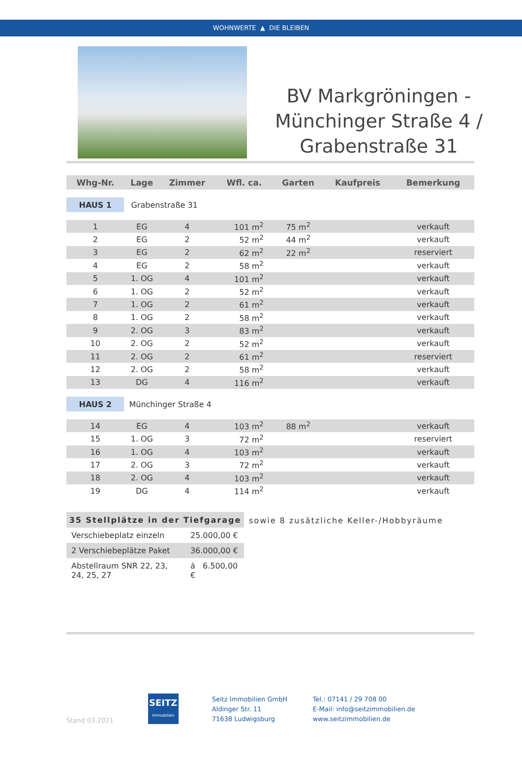WOHNWERTE ▲ DIE BLEIBEN
BV Markgröningen - Münchinger Straße 4 / Grabenstraße 31
| Whg-Nr. | Lage | Zimmer | Wfl. ca. | Garten | Kaufpreis | Bemerkung |
| --- | --- | --- | --- | --- | --- | --- |
| HAUS 1 | Grabenstraße 31 | | | | | |
| 1 | EG | 4 | 101 m<sup>2</sup> | 75 m<sup>2</sup> | | verkauft |
| 2 | EG | 2 | 52 m<sup>2</sup> | 44 m<sup>2</sup> | | verkauft |
| 3 | EG | 2 | 62 m<sup>2</sup> | 22 m<sup>2</sup> | | reserviert |
| 4 | EG | 2 | 58 m<sup>2</sup> | | | verkauft |
| 5 | 1. OG | 4 | 101 m<sup>2</sup> | | | verkauft |
| 6 | 1. OG | 2 | 52 m<sup>2</sup> | | | verkauft |
| 7 | 1. OG | 2 | 61 m<sup>2</sup> | | | verkauft |
| 8 | 1. OG | 2 | 58 m<sup>2</sup> | | | verkauft |
| 9 | 2. OG | 3 | 83 m<sup>2</sup> | | | verkauft |
| 10 | 2. OG | 2 | 52 m<sup>2</sup> | | | verkauft |
| 11 | 2. OG | 2 | 61 m<sup>2</sup> | | | reserviert |
| 12 | 2. OG | 2 | 58 m<sup>2</sup> | | | verkauft |
| 13 | DG | 4 | 116 m<sup>2</sup> | | | verkauft |
| HAUS 2 | Münchinger Straße 4 | | | | | |
| 14 | EG | 4 | 103 m<sup>2</sup> | 88 m<sup>2</sup> | | verkauft |
| 15 | 1. OG | 3 | 72 m<sup>2</sup> | | | reserviert |
| 16 | 1. OG | 4 | 103 m<sup>2</sup> | | | verkauft |
| 17 | 2. OG | 3 | 72 m<sup>2</sup> | | | verkauft |
| 18 | 2. OG | 4 | 103 m<sup>2</sup> | | | verkauft |
| 19 | DG | 4 | 114 m<sup>2</sup> | | | verkauft |
| 35 Stellplätze in der Tiefgarage | |
| --- | --- |
| Verschiebeplatz einzeln | 25.000,00 € |
| 2 Verschiebeplätze Paket | 36.000,00 € |
| Abstellraum SNR 22, 23, 24, 25, 27 | á 6.500,00 € |
sowie 8 zusätzliche Keller-/Hobbyräume
Stand 03.2021
SEITZ
Immobilien
Seitz Immobilien GmbH
Aldinger Str. 11
71638 Ludwigsburg
Tel.: 07141 / 29 708 00
E-Mail: info@seitzimmobilien.de
www.seitzimmobilien.de